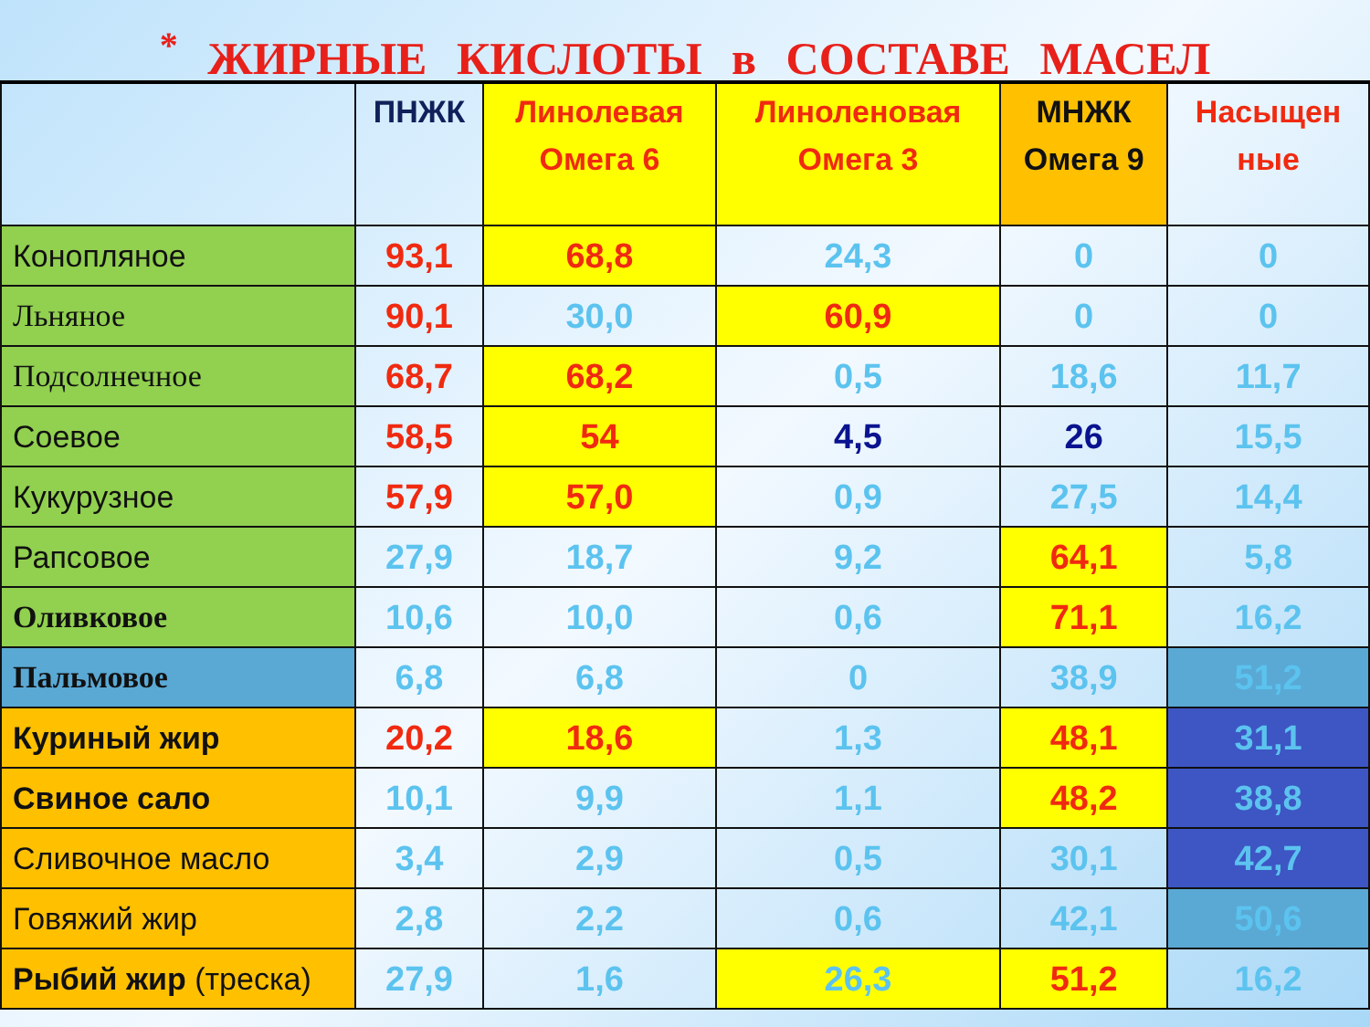<sup>*</sup> ЖИРНЫЕ КИСЛОТЫ в СОСТАВЕ МАСЕЛ
| | ПНЖК | Линолевая Омега 6 | Линоленовая Омега 3 | МНЖК Омега 9 | Насыщен ные |
| --- | --- | --- | --- | --- | --- |
| Конопляное | 93,1 | 68,8 | 24,3 | 0 | 0 |
| Льняное | 90,1 | 30,0 | 60,9 | 0 | 0 |
| Подсолнечное | 68,7 | 68,2 | 0,5 | 18,6 | 11,7 |
| Соевое | 58,5 | 54 | 4,5 | 26 | 15,5 |
| Кукурузное | 57,9 | 57,0 | 0,9 | 27,5 | 14,4 |
| Рапсовое | 27,9 | 18,7 | 9,2 | 64,1 | 5,8 |
| Оливковое | 10,6 | 10,0 | 0,6 | 71,1 | 16,2 |
| Пальмовое | 6,8 | 6,8 | 0 | 38,9 | 51,2 |
| Куриный жир | 20,2 | 18,6 | 1,3 | 48,1 | 31,1 |
| Свиное сало | 10,1 | 9,9 | 1,1 | 48,2 | 38,8 |
| Сливочное масло | 3,4 | 2,9 | 0,5 | 30,1 | 42,7 |
| Говяжий жир | 2,8 | 2,2 | 0,6 | 42,1 | 50,6 |
| Рыбий жир (треска) | 27,9 | 1,6 | 26,3 | 51,2 | 16,2 |